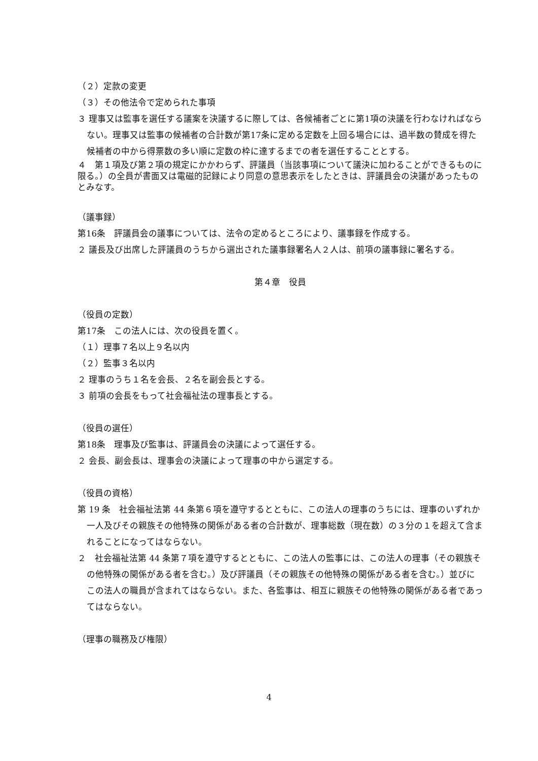（２）定款の変更
（３）その他法令で定められた事項
３ 理事又は監事を選任する議案を決議するに際しては、各候補者ごとに第1項の決議を行わなければならない。理事又は監事の候補者の合計数が第17条に定める定数を上回る場合には、過半数の賛成を得た候補者の中から得票数の多い順に定数の枠に達するまでの者を選任することとする。
４　第１項及び第２項の規定にかかわらず、評議員（当該事項について議決に加わることができるものに限る。）の全員が書面又は電磁的記録により同意の意思表示をしたときは、評議員会の決議があったものとみなす。
（議事録）
第16条　評議員会の議事については、法令の定めるところにより、議事録を作成する。
２ 議長及び出席した評議員のうちから選出された議事録署名人２人は、前項の議事録に署名する。
第４章　役員
（役員の定数）
第17条　この法人には、次の役員を置く。
（１）理事７名以上９名以内
（２）監事３名以内
２ 理事のうち１名を会長、２名を副会長とする。
３ 前項の会長をもって社会福祉法の理事長とする。
（役員の選任）
第18条　理事及び監事は、評議員会の決議によって選任する。
２ 会長、副会長は、理事会の決議によって理事の中から選定する。
（役員の資格）
第 19 条　社会福祉法第 44 条第６項を遵守するとともに、この法人の理事のうちには、理事のいずれか一人及びその親族その他特殊の関係がある者の合計数が、理事総数（現在数）の３分の１を超えて含まれることになってはならない。
２　社会福祉法第 44 条第７項を遵守するとともに、この法人の監事には、この法人の理事（その親族その他特殊の関係がある者を含む。）及び評議員（その親族その他特殊の関係がある者を含む。）並びにこの法人の職員が含まれてはならない。また、各監事は、相互に親族その他特殊の関係がある者であってはならない。
（理事の職務及び権限）
4